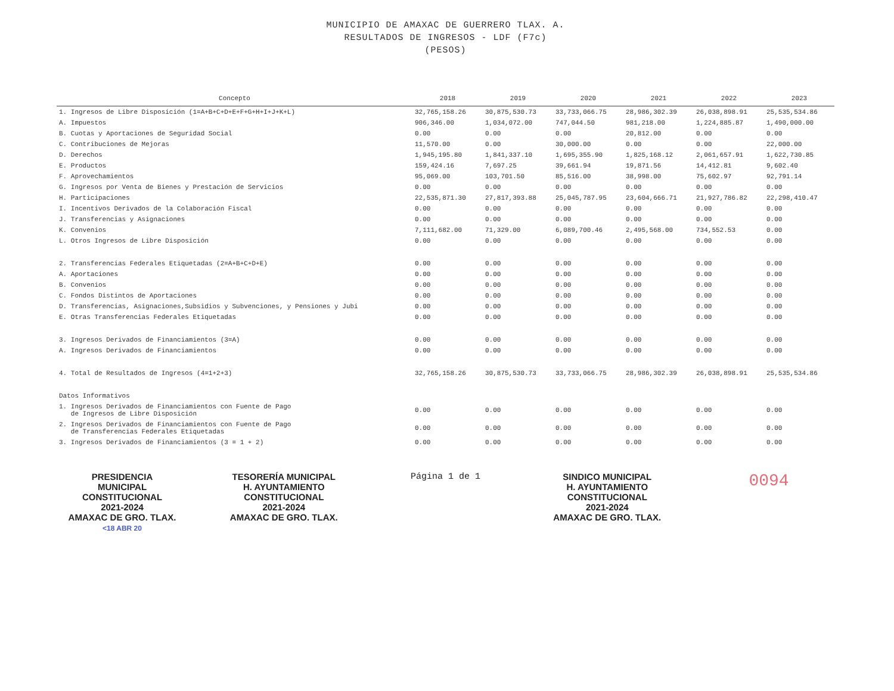MUNICIPIO DE AMAXAC DE GUERRERO TLAX. A.
RESULTADOS DE INGRESOS - LDF (F7c)
(PESOS)
| Concepto | 2018 | 2019 | 2020 | 2021 | 2022 | 2023 |
| --- | --- | --- | --- | --- | --- | --- |
| 1. Ingresos de Libre Disposición (1=A+B+C+D+E+F+G+H+I+J+K+L) | 32,765,158.26 | 30,875,530.73 | 33,733,066.75 | 28,986,302.39 | 26,038,898.91 | 25,535,534.86 |
| A. Impuestos | 906,346.00 | 1,034,072.00 | 747,044.50 | 981,218.00 | 1,224,885.87 | 1,490,000.00 |
| B. Cuotas y Aportaciones de Seguridad Social | 0.00 | 0.00 | 0.00 | 20,812.00 | 0.00 | 0.00 |
| C. Contribuciones de Mejoras | 11,570.00 | 0.00 | 30,000.00 | 0.00 | 0.00 | 22,000.00 |
| D. Derechos | 1,945,195.80 | 1,841,337.10 | 1,695,355.90 | 1,825,168.12 | 2,061,657.91 | 1,622,730.85 |
| E. Productos | 159,424.16 | 7,697.25 | 39,661.94 | 19,871.56 | 14,412.81 | 9,602.40 |
| F. Aprovechamientos | 95,069.00 | 103,701.50 | 85,516.00 | 38,998.00 | 75,602.97 | 92,791.14 |
| G. Ingresos por Venta de Bienes y Prestación de Servicios | 0.00 | 0.00 | 0.00 | 0.00 | 0.00 | 0.00 |
| H. Participaciones | 22,535,871.30 | 27,817,393.88 | 25,045,787.95 | 23,604,666.71 | 21,927,786.82 | 22,298,410.47 |
| I. Incentivos Derivados de la Colaboración Fiscal | 0.00 | 0.00 | 0.00 | 0.00 | 0.00 | 0.00 |
| J. Transferencias y Asignaciones | 0.00 | 0.00 | 0.00 | 0.00 | 0.00 | 0.00 |
| K. Convenios | 7,111,682.00 | 71,329.00 | 6,089,700.46 | 2,495,568.00 | 734,552.53 | 0.00 |
| L. Otros Ingresos de Libre Disposición | 0.00 | 0.00 | 0.00 | 0.00 | 0.00 | 0.00 |
| 2. Transferencias Federales Etiquetadas (2=A+B+C+D+E) | 0.00 | 0.00 | 0.00 | 0.00 | 0.00 | 0.00 |
| A. Aportaciones | 0.00 | 0.00 | 0.00 | 0.00 | 0.00 | 0.00 |
| B. Convenios | 0.00 | 0.00 | 0.00 | 0.00 | 0.00 | 0.00 |
| C. Fondos Distintos de Aportaciones | 0.00 | 0.00 | 0.00 | 0.00 | 0.00 | 0.00 |
| D. Transferencias, Asignaciones,Subsidios y Subvenciones, y Pensiones y Jubi | 0.00 | 0.00 | 0.00 | 0.00 | 0.00 | 0.00 |
| E. Otras Transferencias Federales Etiquetadas | 0.00 | 0.00 | 0.00 | 0.00 | 0.00 | 0.00 |
| 3. Ingresos Derivados de Financiamientos (3=A) | 0.00 | 0.00 | 0.00 | 0.00 | 0.00 | 0.00 |
| A. Ingresos Derivados de Financiamientos | 0.00 | 0.00 | 0.00 | 0.00 | 0.00 | 0.00 |
| 4. Total de Resultados de Ingresos (4=1+2+3) | 32,765,158.26 | 30,875,530.73 | 33,733,066.75 | 28,986,302.39 | 26,038,898.91 | 25,535,534.86 |
| Datos Informativos | | | | | | |
| 1. Ingresos Derivados de Financiamientos con Fuente de Pago de Ingresos de Libre Disposición | 0.00 | 0.00 | 0.00 | 0.00 | 0.00 | 0.00 |
| 2. Ingresos Derivados de Financiamientos con Fuente de Pago de Transferencias Federales Etiquetadas | 0.00 | 0.00 | 0.00 | 0.00 | 0.00 | 0.00 |
| 3. Ingresos Derivados de Financiamientos (3 = 1 + 2) | 0.00 | 0.00 | 0.00 | 0.00 | 0.00 | 0.00 |
PRESIDENCIA
MUNICIPAL
CONSTITUCIONAL
2021-2024
AMAXAC DE GRO. TLAX.
<18 ABR 20
TESORERÍA MUNICIPAL
H. AYUNTAMIENTO
CONSTITUCIONAL
2021-2024
AMAXAC DE GRO. TLAX.
Página 1 de 1 SINDICO MUNICIPAL
H. AYUNTAMIENTO
CONSTITUCIONAL
2021-2024
AMAXAC DE GRO. TLAX.
0094